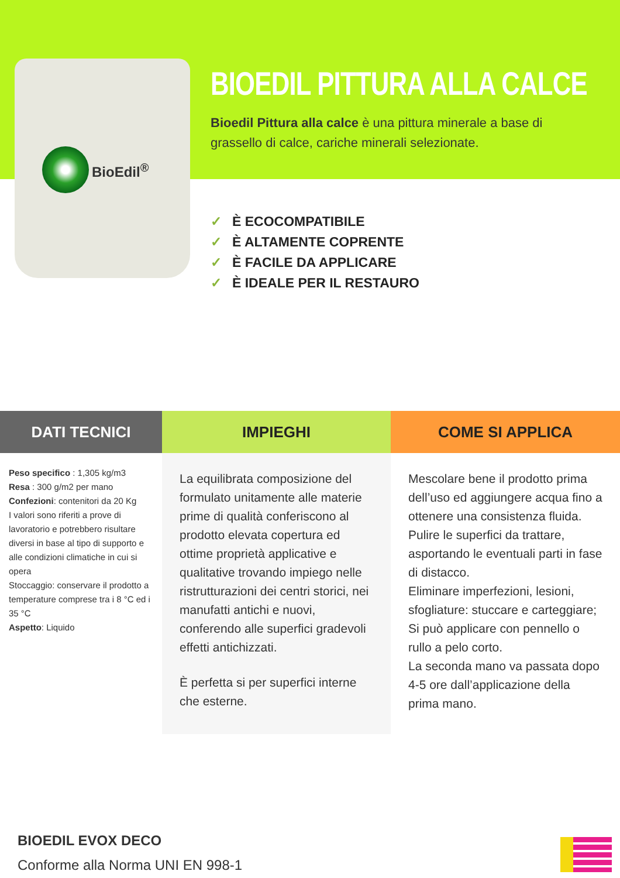BioEdil<sup>®</sup>
BIOEDIL PITTURA ALLA CALCE
Bioedil Pittura alla calce è una pittura minerale a base di grassello di calce, cariche minerali selezionate.
✓ È ECOCOMPATIBILE
✓ È ALTAMENTE COPRENTE
✓ È FACILE DA APPLICARE
✓ È IDEALE PER IL RESTAURO
DATI TECNICI
Peso specifico : 1,305 kg/m3
Resa : 300 g/m2 per mano
Confezioni: contenitori da 20 Kg
I valori sono riferiti a prove di lavoratorio e potrebbero risultare diversi in base al tipo di supporto e alle condizioni climatiche in cui si opera
Stoccaggio: conservare il prodotto a temperature comprese tra i 8 °C ed i 35 °C
Aspetto: Liquido
IMPIEGHI
La equilibrata composizione del formulato unitamente alle materie prime di qualità conferiscono al prodotto elevata copertura ed ottime proprietà applicative e qualitative trovando impiego nelle ristrutturazioni dei centri storici, nei manufatti antichi e nuovi, conferendo alle superfici gradevoli effetti antichizzati.
È perfetta si per superfici interne che esterne.
COME SI APPLICA
Mescolare bene il prodotto prima dell’uso ed aggiungere acqua fino a ottenere una consistenza fluida.
Pulire le superfici da trattare, asportando le eventuali parti in fase di distacco.
Eliminare imperfezioni, lesioni, sfogliature: stuccare e carteggiare;
Si può applicare con pennello o rullo a pelo corto.
La seconda mano va passata dopo 4-5 ore dall’applicazione della prima mano.
BIOEDIL EVOX DECO
Conforme alla Norma UNI EN 998-1